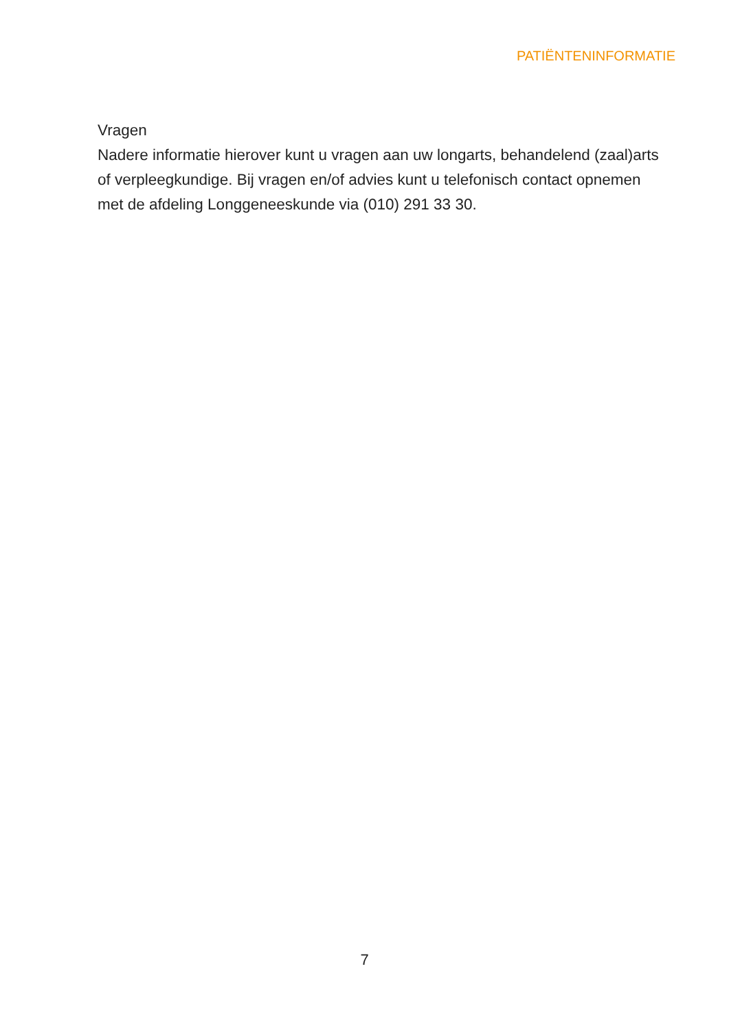PATIËNTENINFORMATIE
Vragen
Nadere informatie hierover kunt u vragen aan uw longarts, behandelend (zaal)arts of verpleegkundige. Bij vragen en/of advies kunt u telefonisch contact opnemen met de afdeling Longgeneeskunde via (010) 291 33 30.
7